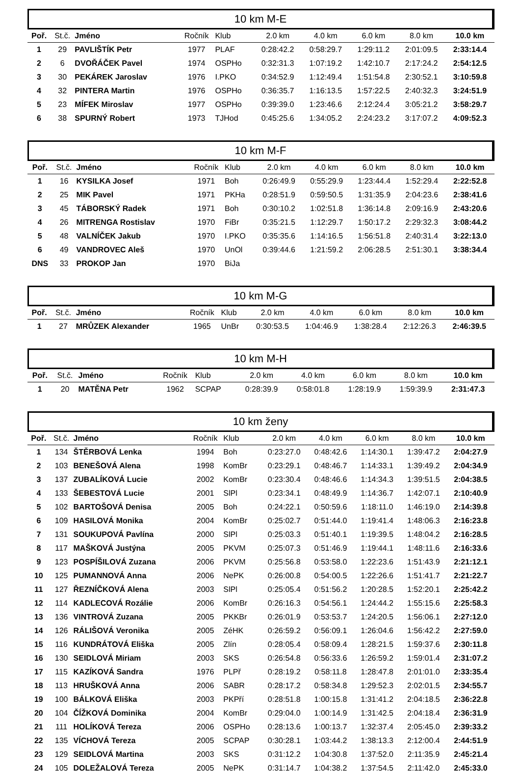10 km M-E
| Poř. | St.č. | Jméno | Ročník | Klub | 2.0 km | 4.0 km | 6.0 km | 8.0 km | 10.0 km |
| --- | --- | --- | --- | --- | --- | --- | --- | --- | --- |
| 1 | 29 | PAVLIŠTÍK Petr | 1977 | PLAF | 0:28:42.2 | 0:58:29.7 | 1:29:11.2 | 2:01:09.5 | 2:33:14.4 |
| 2 | 6 | DVOŘÁČEK Pavel | 1974 | OSPHo | 0:32:31.3 | 1:07:19.2 | 1:42:10.7 | 2:17:24.2 | 2:54:12.5 |
| 3 | 30 | PEKÁREK Jaroslav | 1976 | I.PKO | 0:34:52.9 | 1:12:49.4 | 1:51:54.8 | 2:30:52.1 | 3:10:59.8 |
| 4 | 32 | PINTERA Martin | 1976 | OSPHo | 0:36:35.7 | 1:16:13.5 | 1:57:22.5 | 2:40:32.3 | 3:24:51.9 |
| 5 | 23 | MÍFEK Miroslav | 1977 | OSPHo | 0:39:39.0 | 1:23:46.6 | 2:12:24.4 | 3:05:21.2 | 3:58:29.7 |
| 6 | 38 | SPURNÝ Robert | 1973 | TJHod | 0:45:25.6 | 1:34:05.2 | 2:24:23.2 | 3:17:07.2 | 4:09:52.3 |
10 km M-F
| Poř. | St.č. | Jméno | Ročník | Klub | 2.0 km | 4.0 km | 6.0 km | 8.0 km | 10.0 km |
| --- | --- | --- | --- | --- | --- | --- | --- | --- | --- |
| 1 | 16 | KYSILKA Josef | 1971 | Boh | 0:26:49.9 | 0:55:29.9 | 1:23:44.4 | 1:52:29.4 | 2:22:52.8 |
| 2 | 25 | MIK Pavel | 1971 | PKHa | 0:28:51.9 | 0:59:50.5 | 1:31:35.9 | 2:04:23.6 | 2:38:41.6 |
| 3 | 45 | TÁBORSKÝ Radek | 1971 | Boh | 0:30:10.2 | 1:02:51.8 | 1:36:14.8 | 2:09:16.9 | 2:43:20.6 |
| 4 | 26 | MITRENGA Rostislav | 1970 | FiBr | 0:35:21.5 | 1:12:29.7 | 1:50:17.2 | 2:29:32.3 | 3:08:44.2 |
| 5 | 48 | VALNÍČEK Jakub | 1970 | I.PKO | 0:35:35.6 | 1:14:16.5 | 1:56:51.8 | 2:40:31.4 | 3:22:13.0 |
| 6 | 49 | VANDROVEC Aleš | 1970 | UnOl | 0:39:44.6 | 1:21:59.2 | 2:06:28.5 | 2:51:30.1 | 3:38:34.4 |
| DNS | 33 | PROKOP Jan | 1970 | BiJa | | | | | |
10 km M-G
| Poř. | St.č. | Jméno | Ročník | Klub | 2.0 km | 4.0 km | 6.0 km | 8.0 km | 10.0 km |
| --- | --- | --- | --- | --- | --- | --- | --- | --- | --- |
| 1 | 27 | MRŮZEK Alexander | 1965 | UnBr | 0:30:53.5 | 1:04:46.9 | 1:38:28.4 | 2:12:26.3 | 2:46:39.5 |
10 km M-H
| Poř. | St.č. | Jméno | Ročník | Klub | 2.0 km | 4.0 km | 6.0 km | 8.0 km | 10.0 km |
| --- | --- | --- | --- | --- | --- | --- | --- | --- | --- |
| 1 | 20 | MATĚNA Petr | 1962 | SCPAP | 0:28:39.9 | 0:58:01.8 | 1:28:19.9 | 1:59:39.9 | 2:31:47.3 |
10 km ženy
| Poř. | St.č. | Jméno | Ročník | Klub | 2.0 km | 4.0 km | 6.0 km | 8.0 km | 10.0 km |
| --- | --- | --- | --- | --- | --- | --- | --- | --- | --- |
| 1 | 134 | ŠTĚRBOVÁ Lenka | 1994 | Boh | 0:23:27.0 | 0:48:42.6 | 1:14:30.1 | 1:39:47.2 | 2:04:27.9 |
| 2 | 103 | BENEŠOVÁ Alena | 1998 | KomBr | 0:23:29.1 | 0:48:46.7 | 1:14:33.1 | 1:39:49.2 | 2:04:34.9 |
| 3 | 137 | ZUBALÍKOVÁ Lucie | 2002 | KomBr | 0:23:30.4 | 0:48:46.6 | 1:14:34.3 | 1:39:51.5 | 2:04:38.5 |
| 4 | 133 | ŠEBESTOVÁ Lucie | 2001 | SlPl | 0:23:34.1 | 0:48:49.9 | 1:14:36.7 | 1:42:07.1 | 2:10:40.9 |
| 5 | 102 | BARTOŠOVÁ Denisa | 2005 | Boh | 0:24:22.1 | 0:50:59.6 | 1:18:11.0 | 1:46:19.0 | 2:14:39.8 |
| 6 | 109 | HASILOVÁ Monika | 2004 | KomBr | 0:25:02.7 | 0:51:44.0 | 1:19:41.4 | 1:48:06.3 | 2:16:23.8 |
| 7 | 131 | SOUKUPOVÁ Pavlína | 2000 | SlPl | 0:25:03.3 | 0:51:40.1 | 1:19:39.5 | 1:48:04.2 | 2:16:28.5 |
| 8 | 117 | MAŠKOVÁ Justýna | 2005 | PKVM | 0:25:07.3 | 0:51:46.9 | 1:19:44.1 | 1:48:11.6 | 2:16:33.6 |
| 9 | 123 | POSPÍŠILOVÁ Zuzana | 2006 | PKVM | 0:25:56.8 | 0:53:58.0 | 1:22:23.6 | 1:51:43.9 | 2:21:12.1 |
| 10 | 125 | PUMANNOVÁ Anna | 2006 | NePK | 0:26:00.8 | 0:54:00.5 | 1:22:26.6 | 1:51:41.7 | 2:21:22.7 |
| 11 | 127 | ŘEZNÍČKOVÁ Alena | 2003 | SlPl | 0:25:05.4 | 0:51:56.2 | 1:20:28.5 | 1:52:20.1 | 2:25:42.2 |
| 12 | 114 | KADLECOVÁ Rozálie | 2006 | KomBr | 0:26:16.3 | 0:54:56.1 | 1:24:44.2 | 1:55:15.6 | 2:25:58.3 |
| 13 | 136 | VINTROVÁ Zuzana | 2005 | PKKBr | 0:26:01.9 | 0:53:53.7 | 1:24:20.5 | 1:56:06.1 | 2:27:12.0 |
| 14 | 126 | RÁLIŠOVÁ Veronika | 2005 | ZéHK | 0:26:59.2 | 0:56:09.1 | 1:26:04.6 | 1:56:42.2 | 2:27:59.0 |
| 15 | 116 | KUNDRÁTOVÁ Eliška | 2005 | Zlín | 0:28:05.4 | 0:58:09.4 | 1:28:21.5 | 1:59:37.6 | 2:30:11.8 |
| 16 | 130 | SEIDLOVÁ Miriam | 2003 | SKS | 0:26:54.8 | 0:56:33.6 | 1:26:59.2 | 1:59:01.4 | 2:31:07.2 |
| 17 | 115 | KAZÍKOVÁ Sandra | 1976 | PLPř | 0:28:19.2 | 0:58:11.8 | 1:28:47.8 | 2:01:01.0 | 2:33:35.4 |
| 18 | 113 | HRUŠKOVÁ Anna | 2006 | SABR | 0:28:17.2 | 0:58:34.8 | 1:29:52.3 | 2:02:01.5 | 2:34:55.7 |
| 19 | 100 | BÁLKOVÁ Eliška | 2003 | PKPří | 0:28:51.8 | 1:00:15.8 | 1:31:41.2 | 2:04:18.5 | 2:36:22.8 |
| 20 | 104 | ČÍŽKOVÁ Dominika | 2004 | KomBr | 0:29:04.0 | 1:00:14.9 | 1:31:42.5 | 2:04:18.4 | 2:36:31.9 |
| 21 | 111 | HOLÍKOVÁ Tereza | 2006 | OSPHo | 0:28:13.6 | 1:00:13.7 | 1:32:37.4 | 2:05:45.0 | 2:39:33.2 |
| 22 | 135 | VÍCHOVÁ Tereza | 2005 | SCPAP | 0:30:28.1 | 1:03:44.2 | 1:38:13.3 | 2:12:00.4 | 2:44:51.9 |
| 23 | 129 | SEIDLOVÁ Martina | 2003 | SKS | 0:31:12.2 | 1:04:30.8 | 1:37:52.0 | 2:11:35.9 | 2:45:21.4 |
| 24 | 105 | DOLEŽALOVÁ Tereza | 2005 | NePK | 0:31:14.7 | 1:04:38.2 | 1:37:54.5 | 2:11:42.0 | 2:45:33.0 |